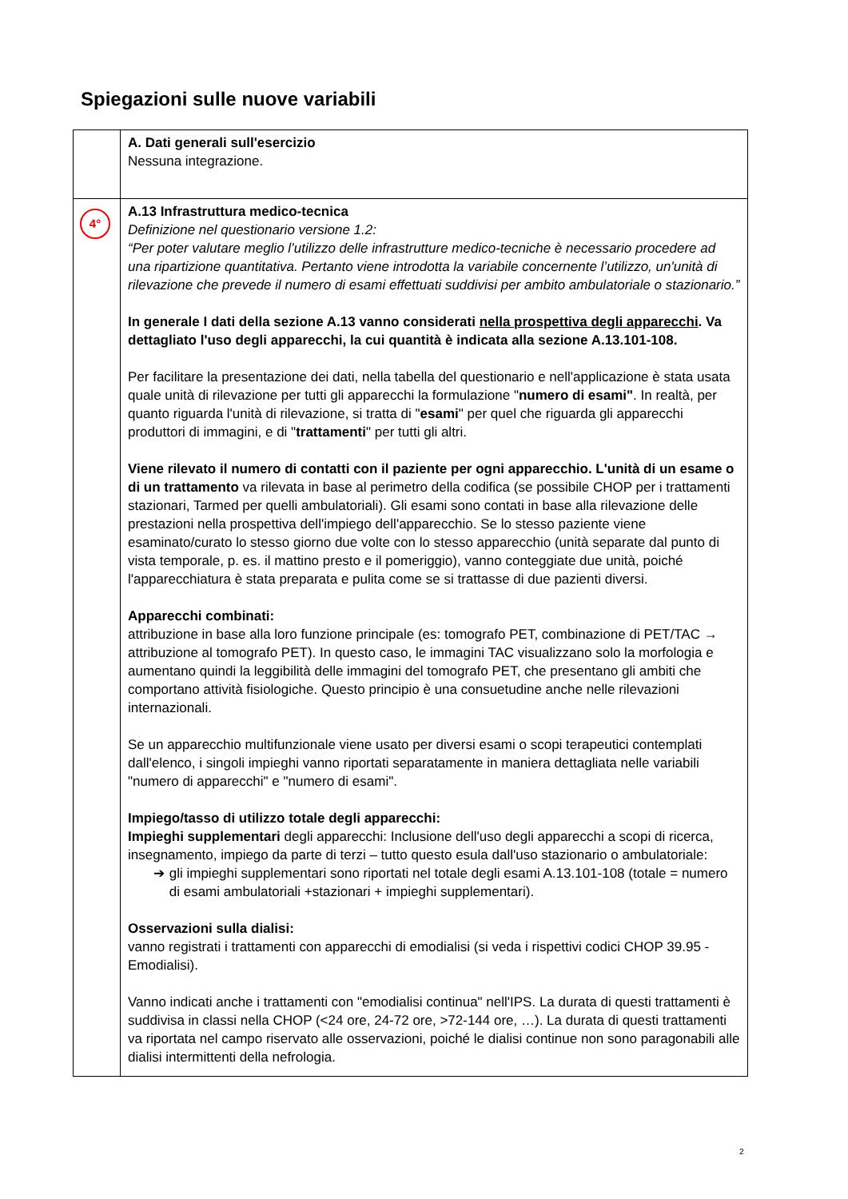Spiegazioni sulle nuove variabili
| | A. Dati generali sull'esercizio Nessuna integrazione. |
| 4° | A.13 Infrastruttura medico-tecnica Definizione nel questionario versione 1.2: “Per poter valutare meglio l’utilizzo delle infrastrutture medico-tecniche è necessario procedere ad una ripartizione quantitativa. Pertanto viene introdotta la variabile concernente l’utilizzo, un'unità di rilevazione che prevede il numero di esami effettuati suddivisi per ambito ambulatoriale o stazionario.” In generale I dati della sezione A.13 vanno considerati nella prospettiva degli apparecchi . Va dettagliato l'uso degli apparecchi, la cui quantità è indicata alla sezione A.13.101-108. Per facilitare la presentazione dei dati, nella tabella del questionario e nell'applicazione è stata usata quale unità di rilevazione per tutti gli apparecchi la formulazione " numero di esami" . In realtà, per quanto riguarda l'unità di rilevazione, si tratta di " esami " per quel che riguarda gli apparecchi produttori di immagini, e di " trattamenti " per tutti gli altri. Viene rilevato il numero di contatti con il paziente per ogni apparecchio. L'unità di un esame o di un trattamento va rilevata in base al perimetro della codifica (se possibile CHOP per i trattamenti stazionari, Tarmed per quelli ambulatoriali). Gli esami sono contati in base alla rilevazione delle prestazioni nella prospettiva dell'impiego dell'apparecchio. Se lo stesso paziente viene esaminato/curato lo stesso giorno due volte con lo stesso apparecchio (unità separate dal punto di vista temporale, p. es. il mattino presto e il pomeriggio), vanno conteggiate due unità, poiché l'apparecchiatura è stata preparata e pulita come se si trattasse di due pazienti diversi. Apparecchi combinati: attribuzione in base alla loro funzione principale (es: tomografo PET, combinazione di PET/TAC → attribuzione al tomografo PET). In questo caso, le immagini TAC visualizzano solo la morfologia e aumentano quindi la leggibilità delle immagini del tomografo PET, che presentano gli ambiti che comportano attività fisiologiche. Questo principio è una consuetudine anche nelle rilevazioni internazionali. Se un apparecchio multifunzionale viene usato per diversi esami o scopi terapeutici contemplati dall'elenco, i singoli impieghi vanno riportati separatamente in maniera dettagliata nelle variabili "numero di apparecchi" e "numero di esami". Impiego/tasso di utilizzo totale degli apparecchi: Impieghi supplementari degli apparecchi: Inclusione dell'uso degli apparecchi a scopi di ricerca, insegnamento, impiego da parte di terzi – tutto questo esula dall'uso stazionario o ambulatoriale: ➔ gli impieghi supplementari sono riportati nel totale degli esami A.13.101-108 (totale = numero di esami ambulatoriali +stazionari + impieghi supplementari). Osservazioni sulla dialisi: vanno registrati i trattamenti con apparecchi di emodialisi (si veda i rispettivi codici CHOP 39.95 - Emodialisi). Vanno indicati anche i trattamenti con "emodialisi continua" nell'IPS. La durata di questi trattamenti è suddivisa in classi nella CHOP (<24 ore, 24-72 ore, >72-144 ore, …). La durata di questi trattamenti va riportata nel campo riservato alle osservazioni, poiché le dialisi continue non sono paragonabili alle dialisi intermittenti della nefrologia. |
2